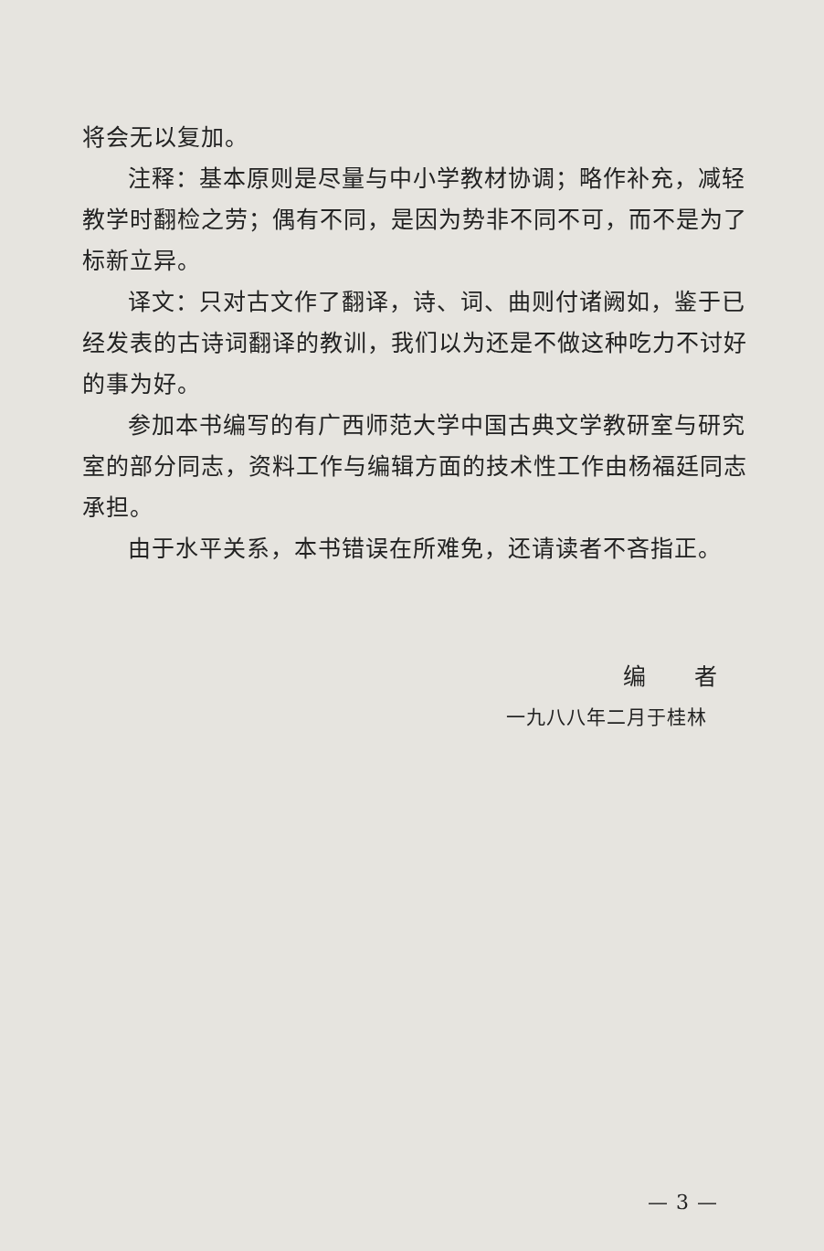将会无以复加。
注释：基本原则是尽量与中小学教材协调；略作补充，减轻教学时翻检之劳；偶有不同，是因为势非不同不可，而不是为了标新立异。
译文：只对古文作了翻译，诗、词、曲则付诸阙如，鉴于已经发表的古诗词翻译的教训，我们以为还是不做这种吃力不讨好的事为好。
参加本书编写的有广西师范大学中国古典文学教研室与研究室的部分同志，资料工作与编辑方面的技术性工作由杨福廷同志承担。
由于水平关系，本书错误在所难免，还请读者不吝指正。
编　　者
一九八八年二月于桂林
— 3 —